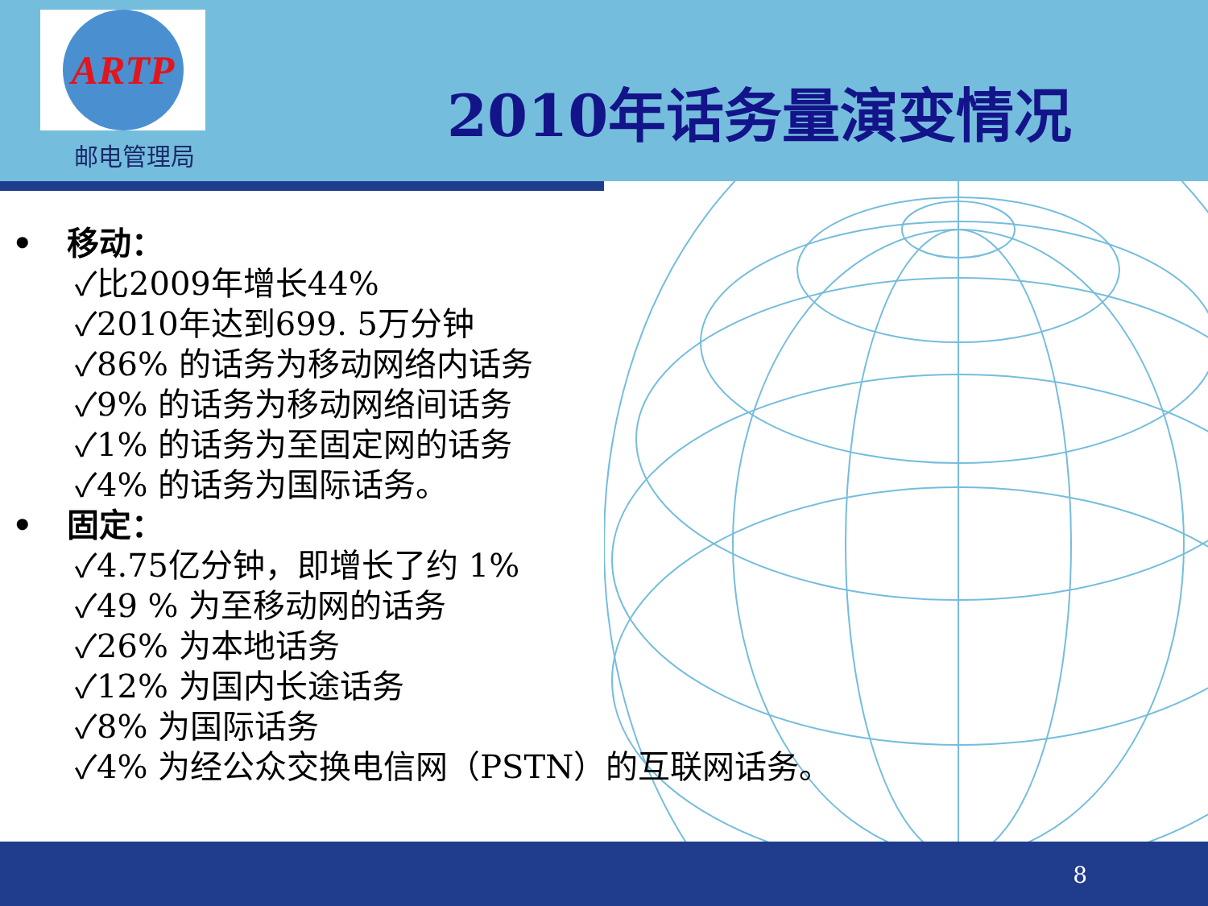ARTP
邮电管理局
2010年话务量演变情况
• 移动：
✓比2009年增长44%
✓2010年达到699. 5万分钟
✓86% 的话务为移动网络内话务
✓9% 的话务为移动网络间话务
✓1% 的话务为至固定网的话务
✓4% 的话务为国际话务。
• 固定：
✓4.75亿分钟，即增长了约 1%
✓49 % 为至移动网的话务
✓26% 为本地话务
✓12% 为国内长途话务
✓8% 为国际话务
✓4% 为经公众交换电信网（PSTN）的互联网话务。
8